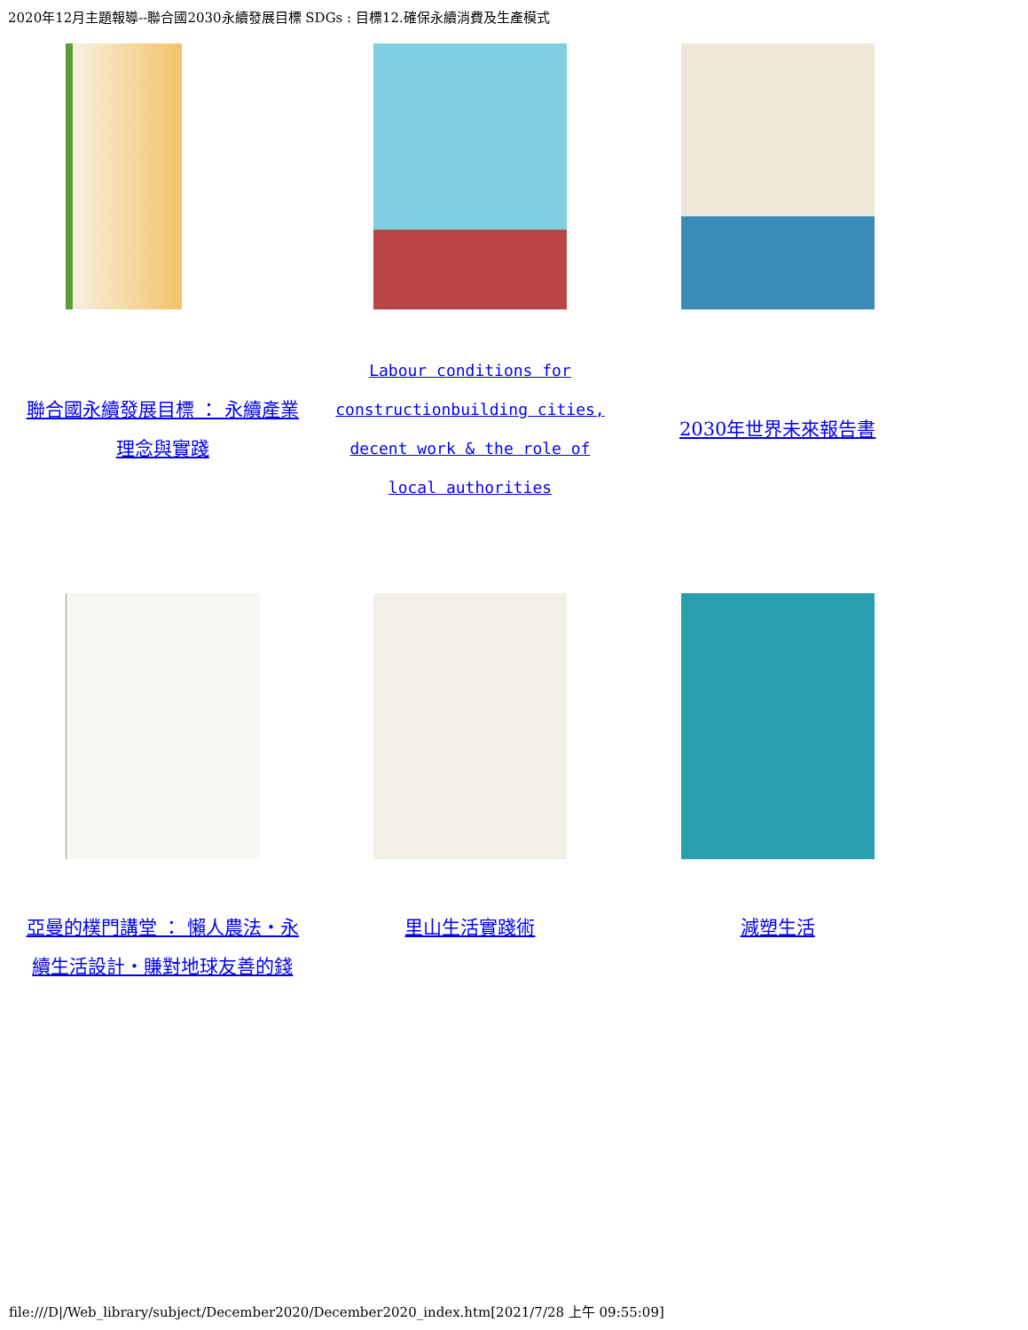2020年12月主題報導--聯合國2030永續發展目標 SDGs : 目標12.確保永續消費及生產模式
| 聯合國永續發展目標 ： 永續產業 理念與實踐 | Labour conditions for constructionbuilding cities, decent work & the role of local authorities | 2030年世界未來報告書 |
| 亞曼的樸門講堂 ： 懶人農法‧永 續生活設計‧賺對地球友善的錢 | 里山生活實踐術 | 減塑生活 |
file:///D|/Web_library/subject/December2020/December2020_index.htm[2021/7/28 上午 09:55:09]